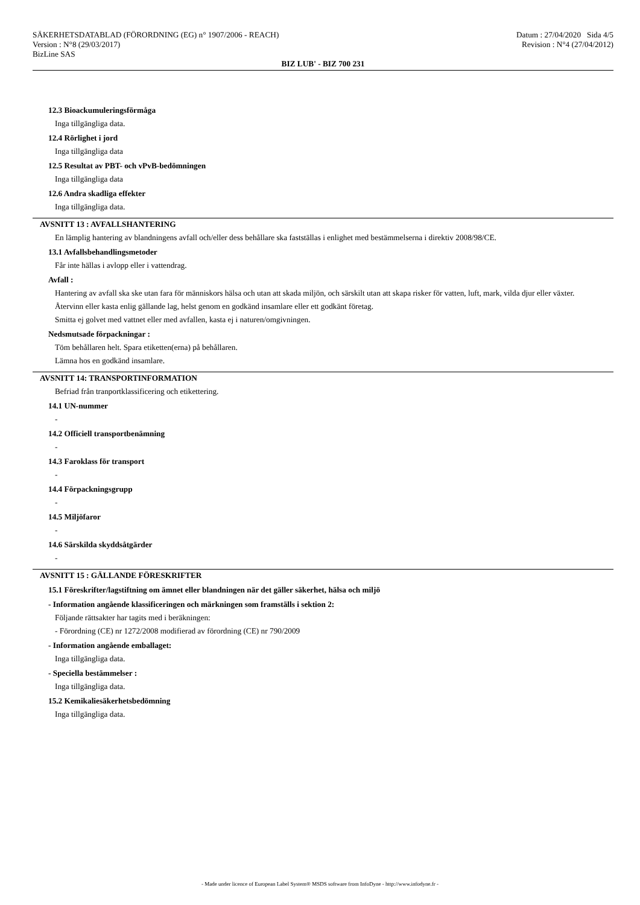SÄKERHETSDATABLAD (FÖRORDNING (EG) n° 1907/2006 - REACH)
Version : N°8 (29/03/2017)
BizLine SAS
Datum : 27/04/2020 Sida 4/5
Revision : N°4 (27/04/2012)
BIZ LUB' - BIZ 700 231
12.3 Bioackumuleringsförmåga
Inga tillgängliga data.
12.4 Rörlighet i jord
Inga tillgängliga data
12.5 Resultat av PBT- och vPvB-bedömningen
Inga tillgängliga data
12.6 Andra skadliga effekter
Inga tillgängliga data.
AVSNITT 13 : AVFALLSHANTERING
En lämplig hantering av blandningens avfall och/eller dess behållare ska fastställas i enlighet med bestämmelserna i direktiv 2008/98/CE.
13.1 Avfallsbehandlingsmetoder
Får inte hällas i avlopp eller i vattendrag.
Avfall :
Hantering av avfall ska ske utan fara för människors hälsa och utan att skada miljön, och särskilt utan att skapa risker för vatten, luft, mark, vilda djur eller växter.
Återvinn eller kasta enlig gällande lag, helst genom en godkänd insamlare eller ett godkänt företag.
Smitta ej golvet med vattnet eller med avfallen, kasta ej i naturen/omgivningen.
Nedsmutsade förpackningar :
Töm behållaren helt. Spara etiketten(erna) på behållaren.
Lämna hos en godkänd insamlare.
AVSNITT 14: TRANSPORTINFORMATION
Befriad från tranportklassificering och etikettering.
14.1 UN-nummer
-
14.2 Officiell transportbenämning
-
14.3 Faroklass för transport
-
14.4 Förpackningsgrupp
-
14.5 Miljöfaror
-
14.6 Särskilda skyddsåtgärder
-
AVSNITT 15 : GÄLLANDE FÖRESKRIFTER
15.1 Föreskrifter/lagstiftning om ämnet eller blandningen när det gäller säkerhet, hälsa och miljö
- Information angående klassificeringen och märkningen som framställs i sektion 2:
Följande rättsakter har tagits med i beräkningen:
- Förordning (CE) nr 1272/2008 modifierad av förordning (CE) nr 790/2009
- Information angående emballaget:
Inga tillgängliga data.
- Speciella bestämmelser :
Inga tillgängliga data.
15.2 Kemikaliesäkerhetsbedömning
Inga tillgängliga data.
- Made under licence of European Label System® MSDS software from InfoDyne - http://www.infodyne.fr -